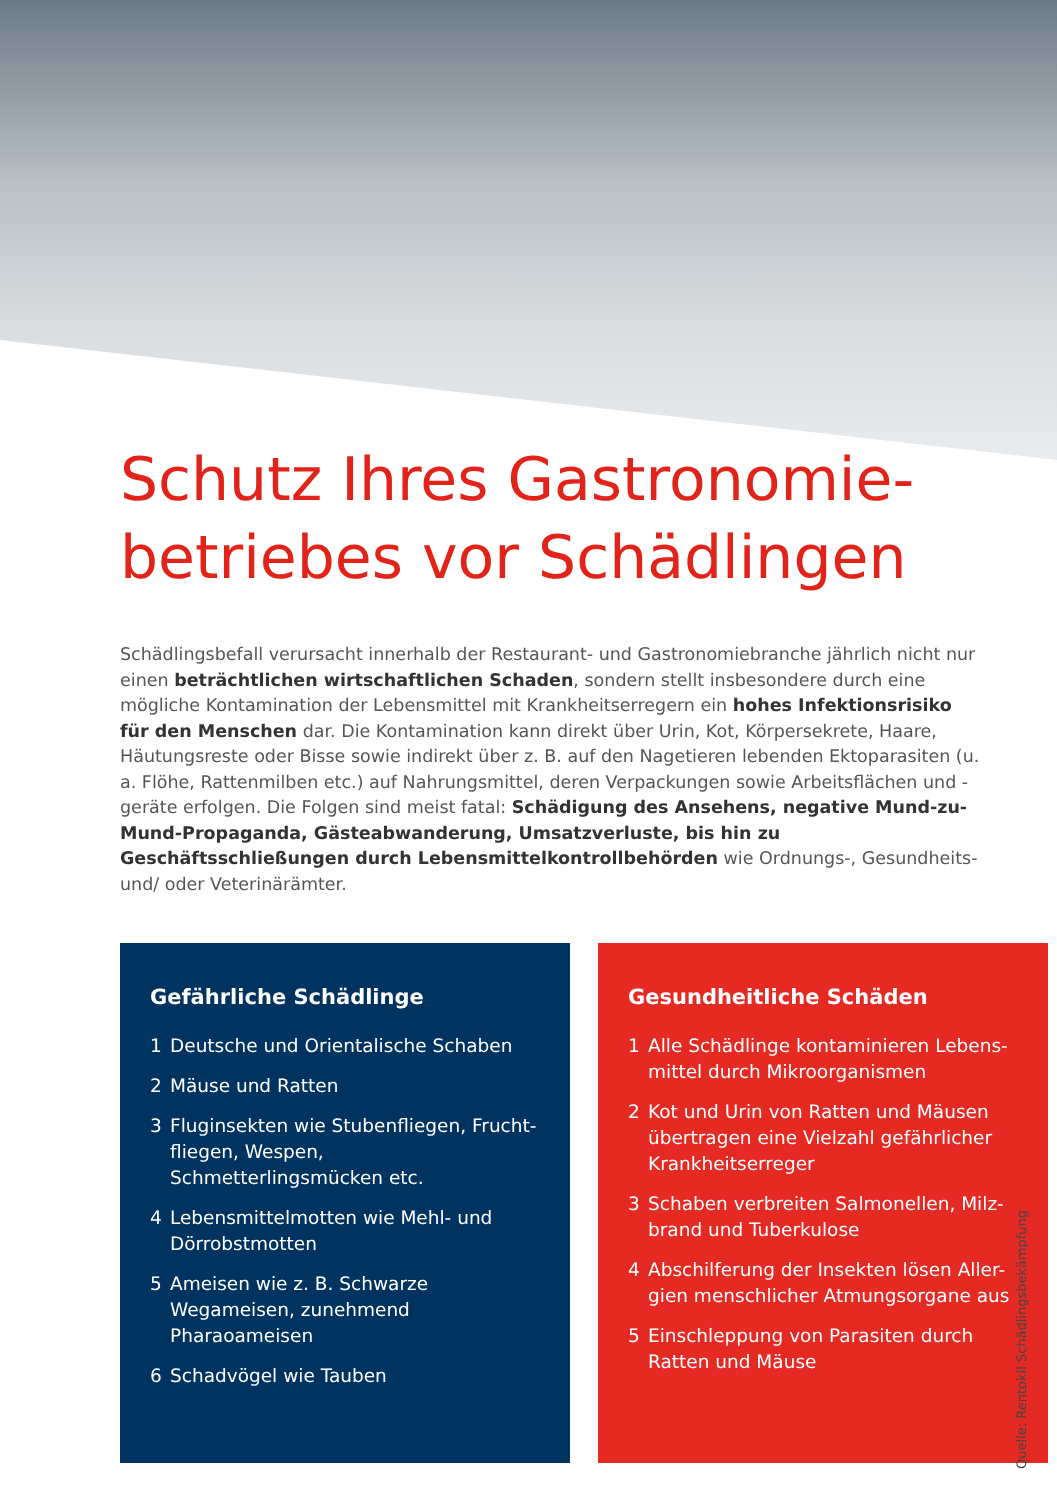Schutz Ihres Gastronomie-
betriebes vor Schädlingen
Schädlingsbefall verursacht innerhalb der Restaurant- und Gastronomiebranche jährlich nicht nur einen beträchtlichen wirtschaftlichen Schaden, sondern stellt insbesondere durch eine mögliche Kontamination der Lebensmittel mit Krankheitserregern ein hohes Infektionsrisiko für den Menschen dar. Die Kontamination kann direkt über Urin, Kot, Körpersekrete, Haare, Häutungsreste oder Bisse sowie indirekt über z. B. auf den Nagetieren lebenden Ektoparasiten (u. a. Flöhe, Rattenmilben etc.) auf Nahrungsmittel, deren Verpackungen sowie Arbeitsflächen und -geräte erfolgen. Die Folgen sind meist fatal: Schädigung des Ansehens, negative Mund-zu-Mund-Propaganda, Gästeabwanderung, Umsatzverluste, bis hin zu Geschäftsschließungen durch Lebensmittelkontrollbehörden wie Ordnungs-, Gesundheits- und/ oder Veterinärämter.
Gefährliche Schädlinge
1 Deutsche und Orientalische Schaben
2 Mäuse und Ratten
3 Fluginsekten wie Stubenfliegen, Frucht-fliegen, Wespen, Schmetterlingsmücken etc.
4 Lebensmittelmotten wie Mehl- und Dörrobstmotten
5 Ameisen wie z. B. Schwarze Wegameisen, zunehmend Pharaoameisen
6 Schadvögel wie Tauben
Gesundheitliche Schäden
1 Alle Schädlinge kontaminieren Lebens-mittel durch Mikroorganismen
2 Kot und Urin von Ratten und Mäusen übertragen eine Vielzahl gefährlicher Krankheitserreger
3 Schaben verbreiten Salmonellen, Milz-brand und Tuberkulose
4 Abschilferung der Insekten lösen Aller-gien menschlicher Atmungsorgane aus
5 Einschleppung von Parasiten durch Ratten und Mäuse
Quelle: Rentokil Schädlingsbekämpfung